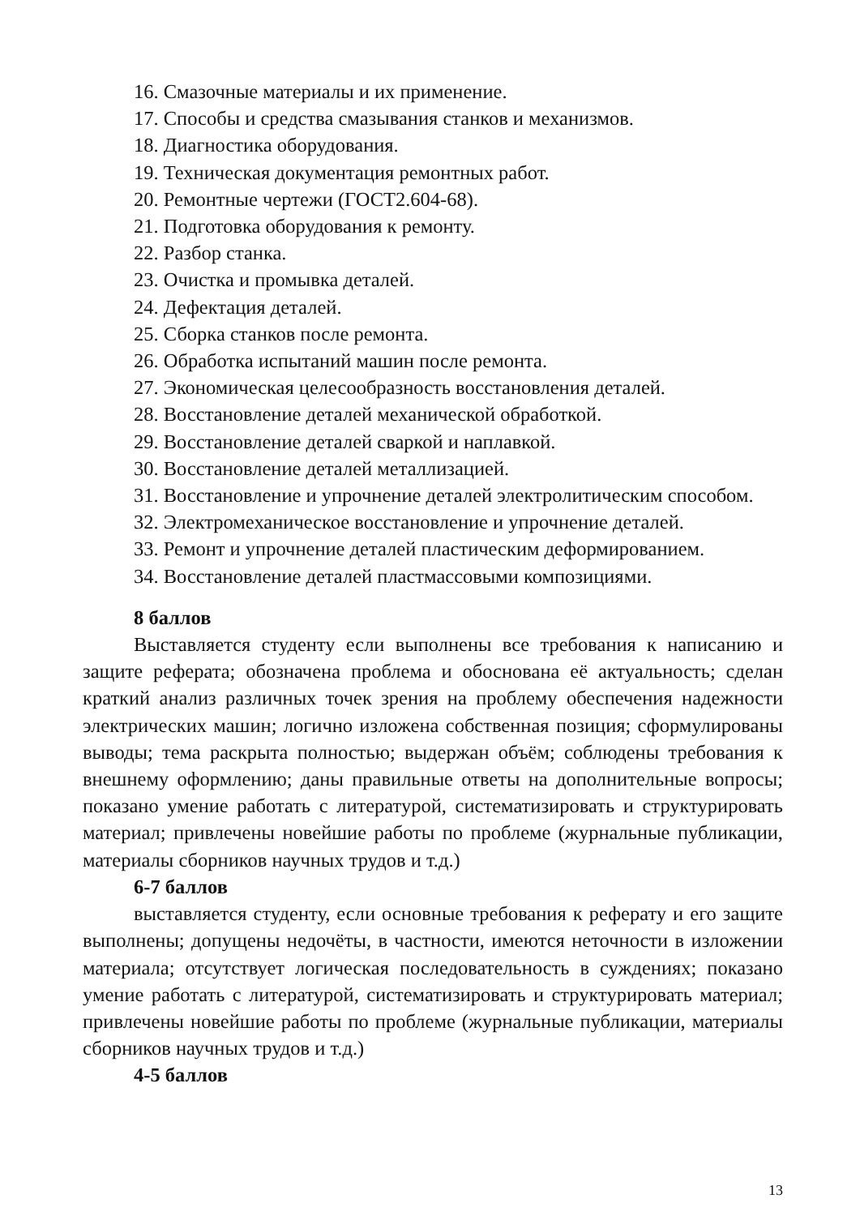16. Смазочные материалы и их применение.
17. Способы и средства смазывания станков и механизмов.
18. Диагностика оборудования.
19. Техническая документация ремонтных работ.
20. Ремонтные чертежи (ГОСТ2.604-68).
21. Подготовка оборудования к ремонту.
22. Разбор станка.
23. Очистка и промывка деталей.
24. Дефектация деталей.
25. Сборка станков после ремонта.
26. Обработка испытаний машин после ремонта.
27. Экономическая целесообразность восстановления деталей.
28. Восстановление деталей механической обработкой.
29. Восстановление деталей сваркой и наплавкой.
30. Восстановление деталей металлизацией.
31. Восстановление и упрочнение деталей электролитическим способом.
32. Электромеханическое восстановление и упрочнение деталей.
33. Ремонт и упрочнение деталей пластическим деформированием.
34. Восстановление деталей пластмассовыми композициями.
8 баллов
Выставляется студенту если выполнены все требования к написанию и защите реферата; обозначена проблема и обоснована её актуальность; сделан краткий анализ различных точек зрения на проблему обеспечения надежности электрических машин; логично изложена собственная позиция; сформулированы выводы; тема раскрыта полностью; выдержан объём; соблюдены требования к внешнему оформлению; даны правильные ответы на дополнительные вопросы; показано умение работать с литературой, систематизировать и структурировать материал; привлечены новейшие работы по проблеме (журнальные публикации, материалы сборников научных трудов и т.д.)
6-7 баллов
выставляется студенту, если основные требования к реферату и его защите выполнены; допущены недочёты, в частности, имеются неточности в изложении материала; отсутствует логическая последовательность в суждениях; показано умение работать с литературой, систематизировать и структурировать материал; привлечены новейшие работы по проблеме (журнальные публикации, материалы сборников научных трудов и т.д.)
4-5 баллов
13